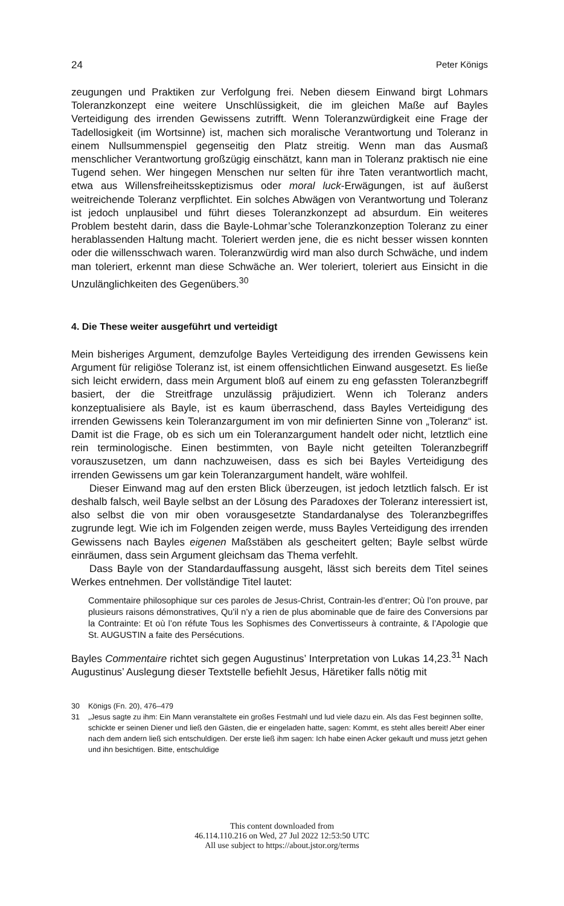24 Peter Königs
zeugungen und Praktiken zur Verfolgung frei. Neben diesem Einwand birgt Lohmars Toleranzkonzept eine weitere Unschlüssigkeit, die im gleichen Maße auf Bayles Verteidigung des irrenden Gewissens zutrifft. Wenn Toleranzwürdigkeit eine Frage der Tadellosigkeit (im Wortsinne) ist, machen sich moralische Verantwortung und Toleranz in einem Nullsummenspiel gegenseitig den Platz streitig. Wenn man das Ausmaß menschlicher Verantwortung großzügig einschätzt, kann man in Toleranz praktisch nie eine Tugend sehen. Wer hingegen Menschen nur selten für ihre Taten verantwortlich macht, etwa aus Willensfreiheitsskeptizismus oder moral luck-Erwägungen, ist auf äußerst weitreichende Toleranz verpflichtet. Ein solches Abwägen von Verantwortung und Toleranz ist jedoch unplausibel und führt dieses Toleranzkonzept ad absurdum. Ein weiteres Problem besteht darin, dass die Bayle-Lohmar’sche Toleranzkonzeption Toleranz zu einer herablassenden Haltung macht. Toleriert werden jene, die es nicht besser wissen konnten oder die willensschwach waren. Toleranzwürdig wird man also durch Schwäche, und indem man toleriert, erkennt man diese Schwäche an. Wer toleriert, toleriert aus Einsicht in die Unzulänglichkeiten des Gegenübers.<sup>30</sup>
4. Die These weiter ausgeführt und verteidigt
Mein bisheriges Argument, demzufolge Bayles Verteidigung des irrenden Gewissens kein Argument für religiöse Toleranz ist, ist einem offensichtlichen Einwand ausgesetzt. Es ließe sich leicht erwidern, dass mein Argument bloß auf einem zu eng gefassten Toleranzbegriff basiert, der die Streitfrage unzulässig präjudiziert. Wenn ich Toleranz anders konzeptualisiere als Bayle, ist es kaum überraschend, dass Bayles Verteidigung des irrenden Gewissens kein Toleranzargument im von mir definierten Sinne von „Toleranz“ ist. Damit ist die Frage, ob es sich um ein Toleranzargument handelt oder nicht, letztlich eine rein terminologische. Einen bestimmten, von Bayle nicht geteilten Toleranzbegriff vorauszusetzen, um dann nachzuweisen, dass es sich bei Bayles Verteidigung des irrenden Gewissens um gar kein Toleranzargument handelt, wäre wohlfeil.
Dieser Einwand mag auf den ersten Blick überzeugen, ist jedoch letztlich falsch. Er ist deshalb falsch, weil Bayle selbst an der Lösung des Paradoxes der Toleranz interessiert ist, also selbst die von mir oben vorausgesetzte Standardanalyse des Toleranzbegriffes zugrunde legt. Wie ich im Folgenden zeigen werde, muss Bayles Verteidigung des irrenden Gewissens nach Bayles eigenen Maßstäben als gescheitert gelten; Bayle selbst würde einräumen, dass sein Argument gleichsam das Thema verfehlt.
Dass Bayle von der Standardauffassung ausgeht, lässt sich bereits dem Titel seines Werkes entnehmen. Der vollständige Titel lautet:
Commentaire philosophique sur ces paroles de Jesus-Christ, Contrain-les d’entrer; Où l’on prouve, par plusieurs raisons démonstratives, Qu’il n’y a rien de plus abominable que de faire des Conversions par la Contrainte: Et où l’on réfute Tous les Sophismes des Convertisseurs à contrainte, & l’Apologie que St. AUGUSTIN a faite des Persécutions.
Bayles Commentaire richtet sich gegen Augustinus’ Interpretation von Lukas 14,23.<sup>31</sup> Nach Augustinus’ Auslegung dieser Textstelle befiehlt Jesus, Häretiker falls nötig mit
30 Königs (Fn. 20), 476–479
31 „Jesus sagte zu ihm: Ein Mann veranstaltete ein großes Festmahl und lud viele dazu ein. Als das Fest beginnen sollte, schickte er seinen Diener und ließ den Gästen, die er eingeladen hatte, sagen: Kommt, es steht alles bereit! Aber einer nach dem andern ließ sich entschuldigen. Der erste ließ ihm sagen: Ich habe einen Acker gekauft und muss jetzt gehen und ihn besichtigen. Bitte, entschuldige
This content downloaded from
46.114.110.216 on Wed, 27 Jul 2022 12:53:50 UTC
All use subject to https://about.jstor.org/terms